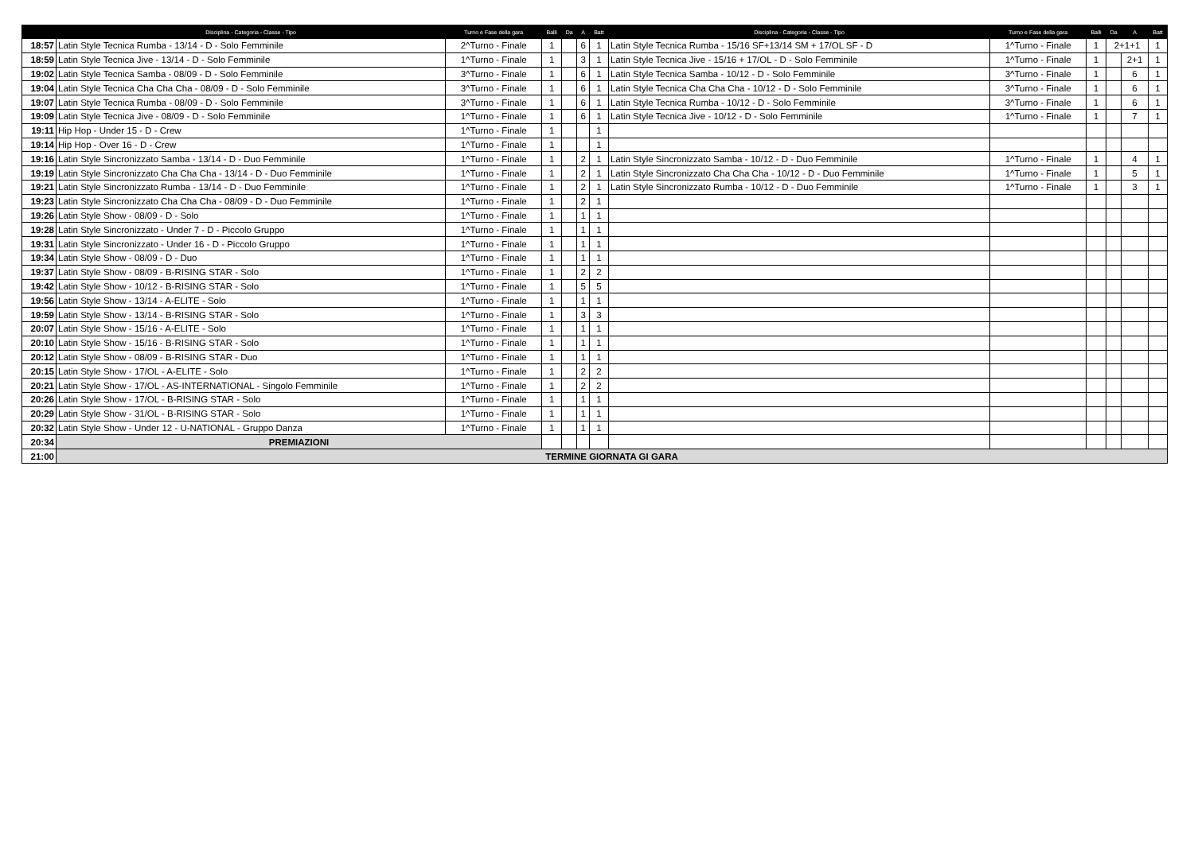| | Disciplina - Categoria - Classe - Tipo | Turno e Fase della gara | Balli | Da | A | Batt | Disciplina - Categoria - Classe - Tipo | Turno e Fase della gara | Balli | Da | A | Batt |
| --- | --- | --- | --- | --- | --- | --- | --- | --- | --- | --- | --- | --- |
| 18:57 | Latin Style Tecnica Rumba - 13/14 - D - Solo Femminile | 2^Turno - Finale | 1 | | 6 | 1 | Latin Style Tecnica Rumba - 15/16 SF+13/14 SM + 17/OL SF - D | 1^Turno - Finale | 1 | 2+1+1 | | 1 |
| 18:59 | Latin Style Tecnica Jive - 13/14 - D - Solo Femminile | 1^Turno - Finale | 1 | | 3 | 1 | Latin Style Tecnica Jive - 15/16 + 17/OL - D - Solo Femminile | 1^Turno - Finale | 1 | | 2+1 | 1 |
| 19:02 | Latin Style Tecnica Samba - 08/09 - D - Solo Femminile | 3^Turno - Finale | 1 | | 6 | 1 | Latin Style Tecnica Samba - 10/12 - D - Solo Femminile | 3^Turno - Finale | 1 | | 6 | 1 |
| 19:04 | Latin Style Tecnica Cha Cha Cha - 08/09 - D - Solo Femminile | 3^Turno - Finale | 1 | | 6 | 1 | Latin Style Tecnica Cha Cha Cha - 10/12 - D - Solo Femminile | 3^Turno - Finale | 1 | | 6 | 1 |
| 19:07 | Latin Style Tecnica Rumba - 08/09 - D - Solo Femminile | 3^Turno - Finale | 1 | | 6 | 1 | Latin Style Tecnica Rumba - 10/12 - D - Solo Femminile | 3^Turno - Finale | 1 | | 6 | 1 |
| 19:09 | Latin Style Tecnica Jive - 08/09 - D - Solo Femminile | 1^Turno - Finale | 1 | | 6 | 1 | Latin Style Tecnica Jive - 10/12 - D - Solo Femminile | 1^Turno - Finale | 1 | | 7 | 1 |
| 19:11 | Hip Hop - Under 15 - D - Crew | 1^Turno - Finale | 1 | | | 1 | | | | | | |
| 19:14 | Hip Hop - Over 16 - D - Crew | 1^Turno - Finale | 1 | | | 1 | | | | | | |
| 19:16 | Latin Style Sincronizzato Samba - 13/14 - D - Duo Femminile | 1^Turno - Finale | 1 | | 2 | 1 | Latin Style Sincronizzato Samba - 10/12 - D - Duo Femminile | 1^Turno - Finale | 1 | | 4 | 1 |
| 19:19 | Latin Style Sincronizzato Cha Cha Cha - 13/14 - D - Duo Femminile | 1^Turno - Finale | 1 | | 2 | 1 | Latin Style Sincronizzato Cha Cha Cha - 10/12 - D - Duo Femminile | 1^Turno - Finale | 1 | | 5 | 1 |
| 19:21 | Latin Style Sincronizzato Rumba - 13/14 - D - Duo Femminile | 1^Turno - Finale | 1 | | 2 | 1 | Latin Style Sincronizzato Rumba - 10/12 - D - Duo Femminile | 1^Turno - Finale | 1 | | 3 | 1 |
| 19:23 | Latin Style Sincronizzato Cha Cha Cha - 08/09 - D - Duo Femminile | 1^Turno - Finale | 1 | | 2 | 1 | | | | | | |
| 19:26 | Latin Style Show - 08/09 - D - Solo | 1^Turno - Finale | 1 | | 1 | 1 | | | | | | |
| 19:28 | Latin Style Sincronizzato - Under 7 - D - Piccolo Gruppo | 1^Turno - Finale | 1 | | 1 | 1 | | | | | | |
| 19:31 | Latin Style Sincronizzato - Under 16 - D - Piccolo Gruppo | 1^Turno - Finale | 1 | | 1 | 1 | | | | | | |
| 19:34 | Latin Style Show - 08/09 - D - Duo | 1^Turno - Finale | 1 | | 1 | 1 | | | | | | |
| 19:37 | Latin Style Show - 08/09 - B-RISING STAR - Solo | 1^Turno - Finale | 1 | | 2 | 2 | | | | | | |
| 19:42 | Latin Style Show - 10/12 - B-RISING STAR - Solo | 1^Turno - Finale | 1 | | 5 | 5 | | | | | | |
| 19:56 | Latin Style Show - 13/14 - A-ELITE - Solo | 1^Turno - Finale | 1 | | 1 | 1 | | | | | | |
| 19:59 | Latin Style Show - 13/14 - B-RISING STAR - Solo | 1^Turno - Finale | 1 | | 3 | 3 | | | | | | |
| 20:07 | Latin Style Show - 15/16 - A-ELITE - Solo | 1^Turno - Finale | 1 | | 1 | 1 | | | | | | |
| 20:10 | Latin Style Show - 15/16 - B-RISING STAR - Solo | 1^Turno - Finale | 1 | | 1 | 1 | | | | | | |
| 20:12 | Latin Style Show - 08/09 - B-RISING STAR - Duo | 1^Turno - Finale | 1 | | 1 | 1 | | | | | | |
| 20:15 | Latin Style Show - 17/OL - A-ELITE - Solo | 1^Turno - Finale | 1 | | 2 | 2 | | | | | | |
| 20:21 | Latin Style Show - 17/OL - AS-INTERNATIONAL - Singolo Femminile | 1^Turno - Finale | 1 | | 2 | 2 | | | | | | |
| 20:26 | Latin Style Show - 17/OL - B-RISING STAR - Solo | 1^Turno - Finale | 1 | | 1 | 1 | | | | | | |
| 20:29 | Latin Style Show - 31/OL - B-RISING STAR - Solo | 1^Turno - Finale | 1 | | 1 | 1 | | | | | | |
| 20:32 | Latin Style Show - Under 12 - U-NATIONAL - Gruppo Danza | 1^Turno - Finale | 1 | | 1 | 1 | | | | | | |
| 20:34 | PREMIAZIONI | | | | | | | | | | | |
| 21:00 | TERMINE GIORNATA GI GARA | | | | | | | | | | | |